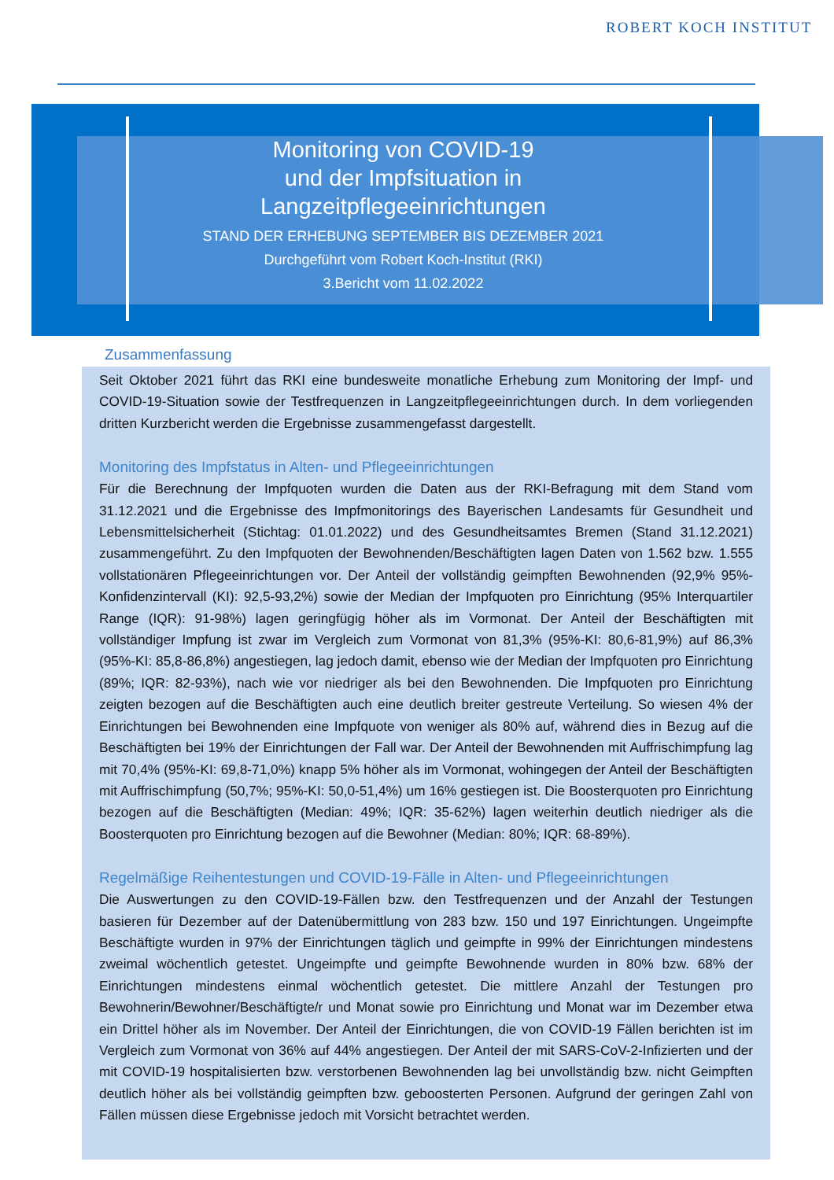ROBERT KOCH INSTITUT
Monitoring von COVID-19
und der Impfsituation in
Langzeitpflegeeinrichtungen
STAND DER ERHEBUNG SEPTEMBER BIS DEZEMBER 2021
Durchgeführt vom Robert Koch-Institut (RKI)
3.Bericht vom 11.02.2022
Zusammenfassung
Seit Oktober 2021 führt das RKI eine bundesweite monatliche Erhebung zum Monitoring der Impf- und COVID-19-Situation sowie der Testfrequenzen in Langzeitpflegeeinrichtungen durch. In dem vorliegenden dritten Kurzbericht werden die Ergebnisse zusammengefasst dargestellt.
Monitoring des Impfstatus in Alten- und Pflegeeinrichtungen
Für die Berechnung der Impfquoten wurden die Daten aus der RKI-Befragung mit dem Stand vom 31.12.2021 und die Ergebnisse des Impfmonitorings des Bayerischen Landesamts für Gesundheit und Lebensmittelsicherheit (Stichtag: 01.01.2022) und des Gesundheitsamtes Bremen (Stand 31.12.2021) zusammengeführt. Zu den Impfquoten der Bewohnenden/Beschäftigten lagen Daten von 1.562 bzw. 1.555 vollstationären Pflegeeinrichtungen vor. Der Anteil der vollständig geimpften Bewohnenden (92,9% 95%-Konfidenzintervall (KI): 92,5-93,2%) sowie der Median der Impfquoten pro Einrichtung (95% Interquartiler Range (IQR): 91-98%) lagen geringfügig höher als im Vormonat. Der Anteil der Beschäftigten mit vollständiger Impfung ist zwar im Vergleich zum Vormonat von 81,3% (95%-KI: 80,6-81,9%) auf 86,3% (95%-KI: 85,8-86,8%) angestiegen, lag jedoch damit, ebenso wie der Median der Impfquoten pro Einrichtung (89%; IQR: 82-93%), nach wie vor niedriger als bei den Bewohnenden. Die Impfquoten pro Einrichtung zeigten bezogen auf die Beschäftigten auch eine deutlich breiter gestreute Verteilung. So wiesen 4% der Einrichtungen bei Bewohnenden eine Impfquote von weniger als 80% auf, während dies in Bezug auf die Beschäftigten bei 19% der Einrichtungen der Fall war. Der Anteil der Bewohnenden mit Auffrischimpfung lag mit 70,4% (95%-KI: 69,8-71,0%) knapp 5% höher als im Vormonat, wohingegen der Anteil der Beschäftigten mit Auffrischimpfung (50,7%; 95%-KI: 50,0-51,4%) um 16% gestiegen ist. Die Boosterquoten pro Einrichtung bezogen auf die Beschäftigten (Median: 49%; IQR: 35-62%) lagen weiterhin deutlich niedriger als die Boosterquoten pro Einrichtung bezogen auf die Bewohner (Median: 80%; IQR: 68-89%).
Regelmäßige Reihentestungen und COVID-19-Fälle in Alten- und Pflegeeinrichtungen
Die Auswertungen zu den COVID-19-Fällen bzw. den Testfrequenzen und der Anzahl der Testungen basieren für Dezember auf der Datenübermittlung von 283 bzw. 150 und 197 Einrichtungen. Ungeimpfte Beschäftigte wurden in 97% der Einrichtungen täglich und geimpfte in 99% der Einrichtungen mindestens zweimal wöchentlich getestet. Ungeimpfte und geimpfte Bewohnende wurden in 80% bzw. 68% der Einrichtungen mindestens einmal wöchentlich getestet. Die mittlere Anzahl der Testungen pro Bewohnerin/Bewohner/Beschäftigte/r und Monat sowie pro Einrichtung und Monat war im Dezember etwa ein Drittel höher als im November. Der Anteil der Einrichtungen, die von COVID-19 Fällen berichten ist im Vergleich zum Vormonat von 36% auf 44% angestiegen. Der Anteil der mit SARS-CoV-2-Infizierten und der mit COVID-19 hospitalisierten bzw. verstorbenen Bewohnenden lag bei unvollständig bzw. nicht Geimpften deutlich höher als bei vollständig geimpften bzw. geboosterten Personen. Aufgrund der geringen Zahl von Fällen müssen diese Ergebnisse jedoch mit Vorsicht betrachtet werden.